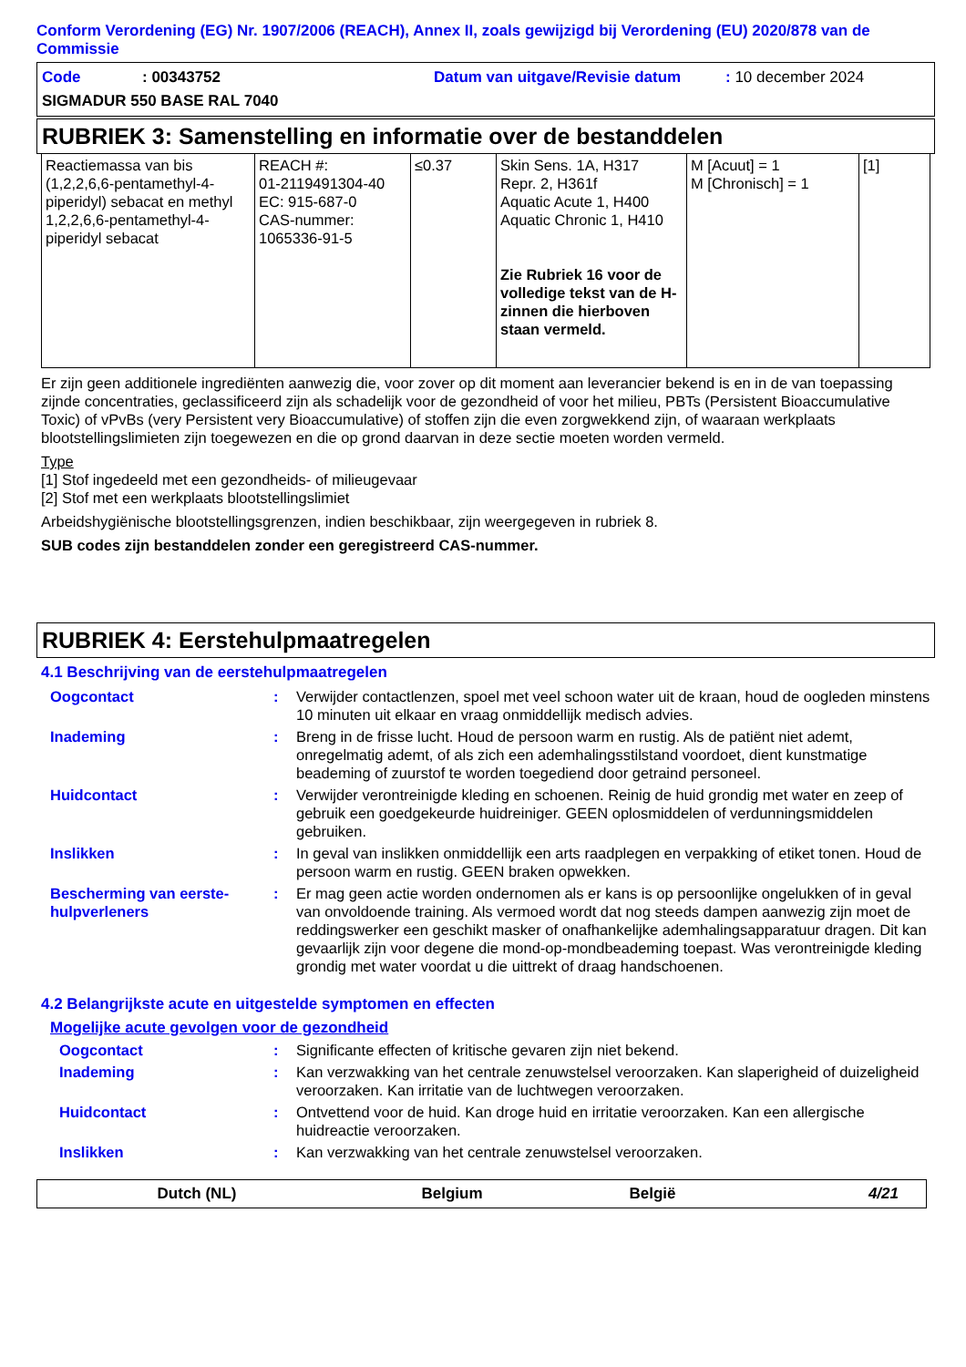Conform Verordening (EG) Nr. 1907/2006 (REACH), Annex II, zoals gewijzigd bij Verordening (EU) 2020/878 van de Commissie
Code: 00343752 Datum van uitgave/Revisie datum: 10 december 2024
SIGMADUR 550 BASE RAL 7040
RUBRIEK 3: Samenstelling en informatie over de bestanddelen
| Reactiemassa van bis (1,2,2,6,6-pentamethyl-4-piperidyl) sebacat en methyl 1,2,2,6,6-pentamethyl-4-piperidyl sebacat | REACH #: 01-2119491304-40 EC: 915-687-0 CAS-nummer: 1065336-91-5 | ≤0.37 | Skin Sens. 1A, H317 Repr. 2, H361f Aquatic Acute 1, H400 Aquatic Chronic 1, H410 Zie Rubriek 16 voor de volledige tekst van de H-zinnen die hierboven staan vermeld. | M [Acuut] = 1 M [Chronisch] = 1 | [1] |
Er zijn geen additionele ingrediënten aanwezig die, voor zover op dit moment aan leverancier bekend is en in de van toepassing zijnde concentraties, geclassificeerd zijn als schadelijk voor de gezondheid of voor het milieu, PBTs (Persistent Bioaccumulative Toxic) of vPvBs (very Persistent very Bioaccumulative) of stoffen zijn die even zorgwekkend zijn, of waaraan werkplaats blootstellingslimieten zijn toegewezen en die op grond daarvan in deze sectie moeten worden vermeld.
Type
[1] Stof ingedeeld met een gezondheids- of milieugevaar
[2] Stof met een werkplaats blootstellingslimiet
Arbeidshygiënische blootstellingsgrenzen, indien beschikbaar, zijn weergegeven in rubriek 8.
SUB codes zijn bestanddelen zonder een geregistreerd CAS-nummer.
RUBRIEK 4: Eerstehulpmaatregelen
4.1 Beschrijving van de eerstehulpmaatregelen
Oogcontact: Verwijder contactlenzen, spoel met veel schoon water uit de kraan, houd de oogleden minstens 10 minuten uit elkaar en vraag onmiddellijk medisch advies.
Inademing: Breng in de frisse lucht. Houd de persoon warm en rustig. Als de patiënt niet ademt, onregelmatig ademt, of als zich een ademhalingsstilstand voordoet, dient kunstmatige beademing of zuurstof te worden toegediend door getraind personeel.
Huidcontact: Verwijder verontreinigde kleding en schoenen. Reinig de huid grondig met water en zeep of gebruik een goedgekeurde huidreiniger. GEEN oplosmiddelen of verdunningsmiddelen gebruiken.
Inslikken: In geval van inslikken onmiddellijk een arts raadplegen en verpakking of etiket tonen. Houd de persoon warm en rustig. GEEN braken opwekken.
Bescherming van eerste-hulpverleners: Er mag geen actie worden ondernomen als er kans is op persoonlijke ongelukken of in geval van onvoldoende training. Als vermoed wordt dat nog steeds dampen aanwezig zijn moet de reddingswerker een geschikt masker of onafhankelijke ademhalingsapparatuur dragen. Dit kan gevaarlijk zijn voor degene die mond-op-mondbeademing toepast. Was verontreinigde kleding grondig met water voordat u die uittrekt of draag handschoenen.
4.2 Belangrijkste acute en uitgestelde symptomen en effecten
Mogelijke acute gevolgen voor de gezondheid
Oogcontact: Significante effecten of kritische gevaren zijn niet bekend.
Inademing: Kan verzwakking van het centrale zenuwstelsel veroorzaken. Kan slaperigheid of duizeligheid veroorzaken. Kan irritatie van de luchtwegen veroorzaken.
Huidcontact: Ontvettend voor de huid. Kan droge huid en irritatie veroorzaken. Kan een allergische huidreactie veroorzaken.
Inslikken: Kan verzwakking van het centrale zenuwstelsel veroorzaken.
Dutch (NL) Belgium België 4/21